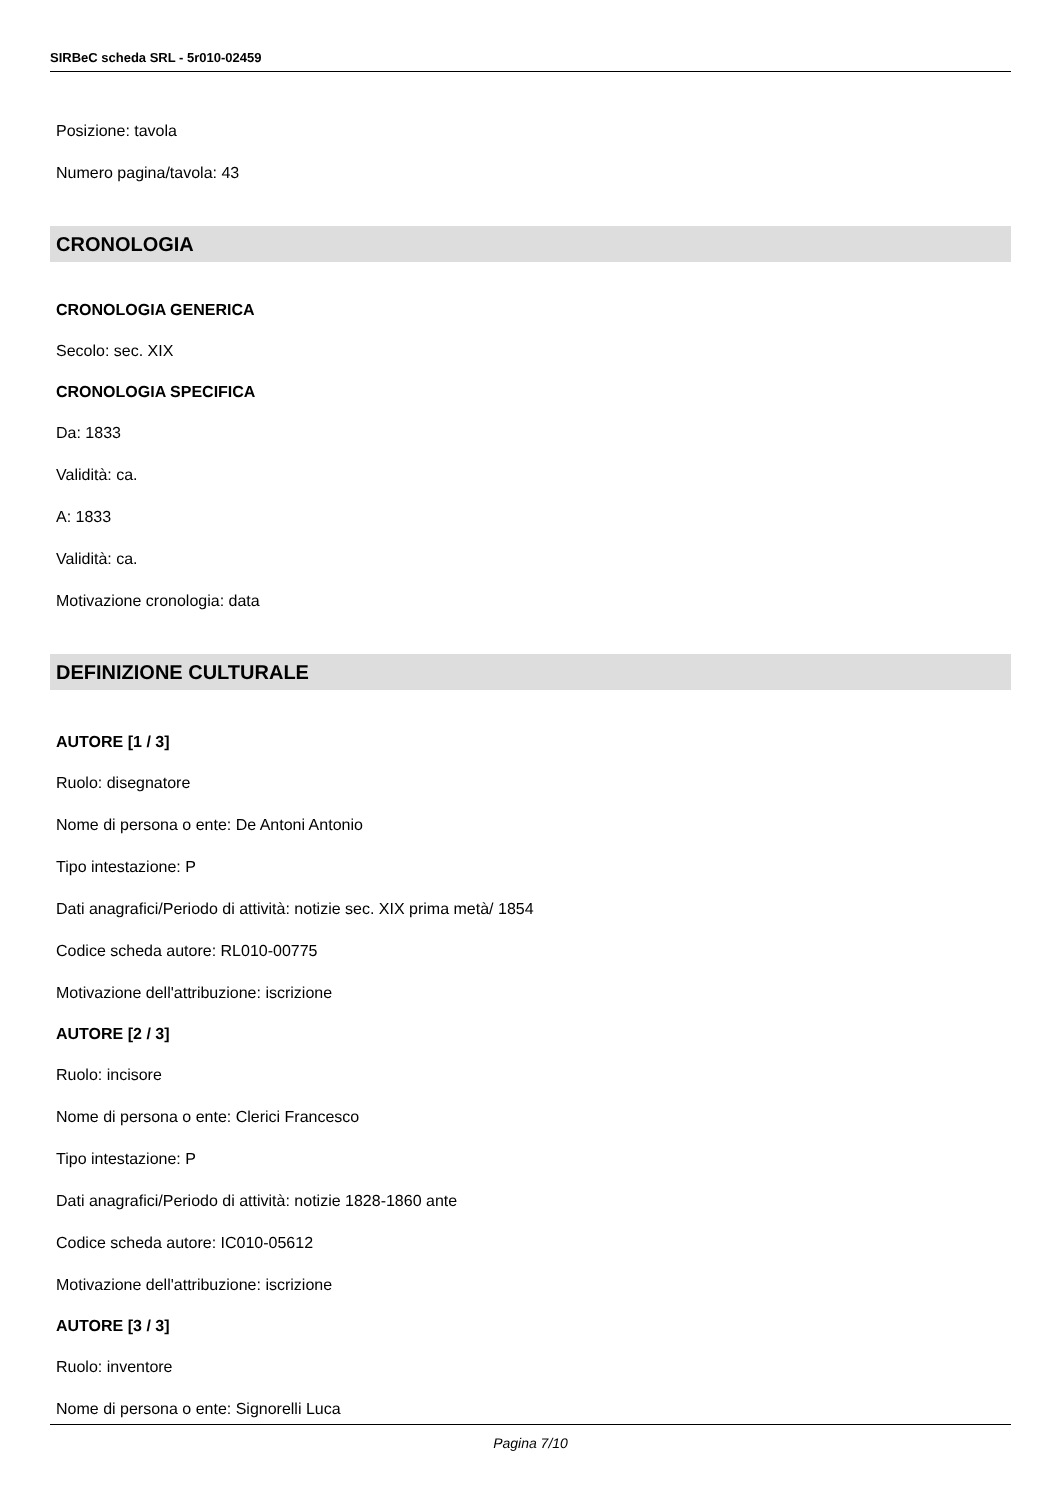SIRBeC scheda SRL - 5r010-02459
Posizione: tavola
Numero pagina/tavola: 43
CRONOLOGIA
CRONOLOGIA GENERICA
Secolo: sec. XIX
CRONOLOGIA SPECIFICA
Da: 1833
Validità: ca.
A: 1833
Validità: ca.
Motivazione cronologia: data
DEFINIZIONE CULTURALE
AUTORE [1 / 3]
Ruolo: disegnatore
Nome di persona o ente: De Antoni Antonio
Tipo intestazione: P
Dati anagrafici/Periodo di attività: notizie sec. XIX prima metà/ 1854
Codice scheda autore: RL010-00775
Motivazione dell'attribuzione: iscrizione
AUTORE [2 / 3]
Ruolo: incisore
Nome di persona o ente: Clerici Francesco
Tipo intestazione: P
Dati anagrafici/Periodo di attività: notizie 1828-1860 ante
Codice scheda autore: IC010-05612
Motivazione dell'attribuzione: iscrizione
AUTORE [3 / 3]
Ruolo: inventore
Nome di persona o ente: Signorelli Luca
Pagina 7/10